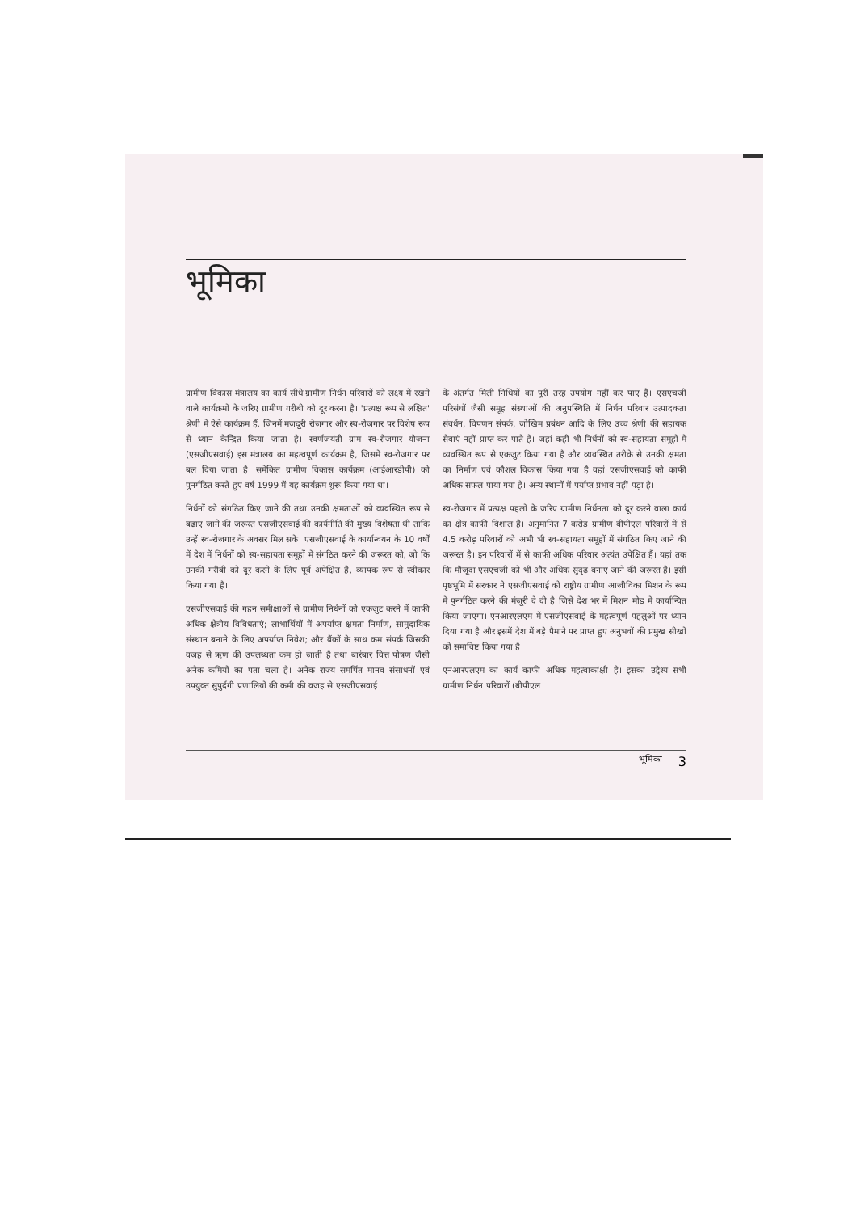भूमिका
ग्रामीण विकास मंत्रालय का कार्य सीधे ग्रामीण निर्धन परिवारों को लक्ष्य में रखने वाले कार्यक्रमों के जरिए ग्रामीण गरीबी को दूर करना है। 'प्रत्यक्ष रूप से लक्षित' श्रेणी में ऐसे कार्यक्रम हैं, जिनमें मजदूरी रोजगार और स्व-रोजगार पर विशेष रूप से ध्यान केन्द्रित किया जाता है। स्वर्णजयंती ग्राम स्व-रोजगार योजना (एसजीएसवाई) इस मंत्रालय का महत्वपूर्ण कार्यक्रम है, जिसमें स्व-रोजगार पर बल दिया जाता है। समेकित ग्रामीण विकास कार्यक्रम (आईआरडीपी) को पुनर्गठित करते हुए वर्ष 1999 में यह कार्यक्रम शुरू किया गया था।
निर्धनों को संगठित किए जाने की तथा उनकी क्षमताओं को व्यवस्थित रूप से बढ़ाए जाने की जरूरत एसजीएसवाई की कार्यनीति की मुख्य विशेषता थी ताकि उन्हें स्व-रोजगार के अवसर मिल सकें। एसजीएसवाई के कार्यान्वयन के 10 वर्षों में देश में निर्धनों को स्व-सहायता समूहों में संगठित करने की जरूरत को, जो कि उनकी गरीबी को दूर करने के लिए पूर्व अपेक्षित है, व्यापक रूप से स्वीकार किया गया है।
एसजीएसवाई की गहन समीक्षाओं से ग्रामीण निर्धनों को एकजुट करने में काफी अधिक क्षेत्रीय विविधताएं; लाभार्थियों में अपर्याप्त क्षमता निर्माण, सामुदायिक संस्थान बनाने के लिए अपर्याप्त निवेश; और बैंकों के साथ कम संपर्क जिसकी वजह से ऋण की उपलब्धता कम हो जाती है तथा बारंबार वित्त पोषण जैसी अनेक कमियों का पता चला है। अनेक राज्य समर्पित मानव संसाधनों एवं उपयुक्त सुपुर्दगी प्रणालियों की कमी की वजह से एसजीएसवाई
के अंतर्गत मिली निधियों का पूरी तरह उपयोग नहीं कर पाए हैं। एसएचजी परिसंघों जैसी समूह संस्थाओं की अनुपस्थिति में निर्धन परिवार उत्पादकता संवर्धन, विपणन संपर्क, जोखिम प्रबंधन आदि के लिए उच्च श्रेणी की सहायक सेवाएं नहीं प्राप्त कर पाते हैं। जहां कहीं भी निर्धनों को स्व-सहायता समूहों में व्यवस्थित रूप से एकजुट किया गया है और व्यवस्थित तरीके से उनकी क्षमता का निर्माण एवं कौशल विकास किया गया है वहां एसजीएसवाई को काफी अधिक सफल पाया गया है। अन्य स्थानों में पर्याप्त प्रभाव नहीं पड़ा है।
स्व-रोजगार में प्रत्यक्ष पहलों के जरिए ग्रामीण निर्धनता को दूर करने वाला कार्य का क्षेत्र काफी विशाल है। अनुमानित 7 करोड़ ग्रामीण बीपीएल परिवारों में से 4.5 करोड़ परिवारों को अभी भी स्व-सहायता समूहों में संगठित किए जाने की जरूरत है। इन परिवारों में से काफी अधिक परिवार अत्यंत उपेक्षित हैं। यहां तक कि मौजूदा एसएचजी को भी और अधिक सुदृढ़ बनाए जाने की जरूरत है। इसी पृष्ठभूमि में सरकार ने एसजीएसवाई को राष्ट्रीय ग्रामीण आजीविका मिशन के रूप में पुनर्गठित करने की मंजूरी दे दी है जिसे देश भर में मिशन मोड में कार्यान्वित किया जाएगा। एनआरएलएम में एसजीएसवाई के महत्वपूर्ण पहलुओं पर ध्यान दिया गया है और इसमें देश में बड़े पैमाने पर प्राप्त हुए अनुभवों की प्रमुख सीखों को समाविष्ट किया गया है।
एनआरएलएम का कार्य काफी अधिक महत्वाकांक्षी है। इसका उद्देश्य सभी ग्रामीण निर्धन परिवारों (बीपीएल
भूमिका 3